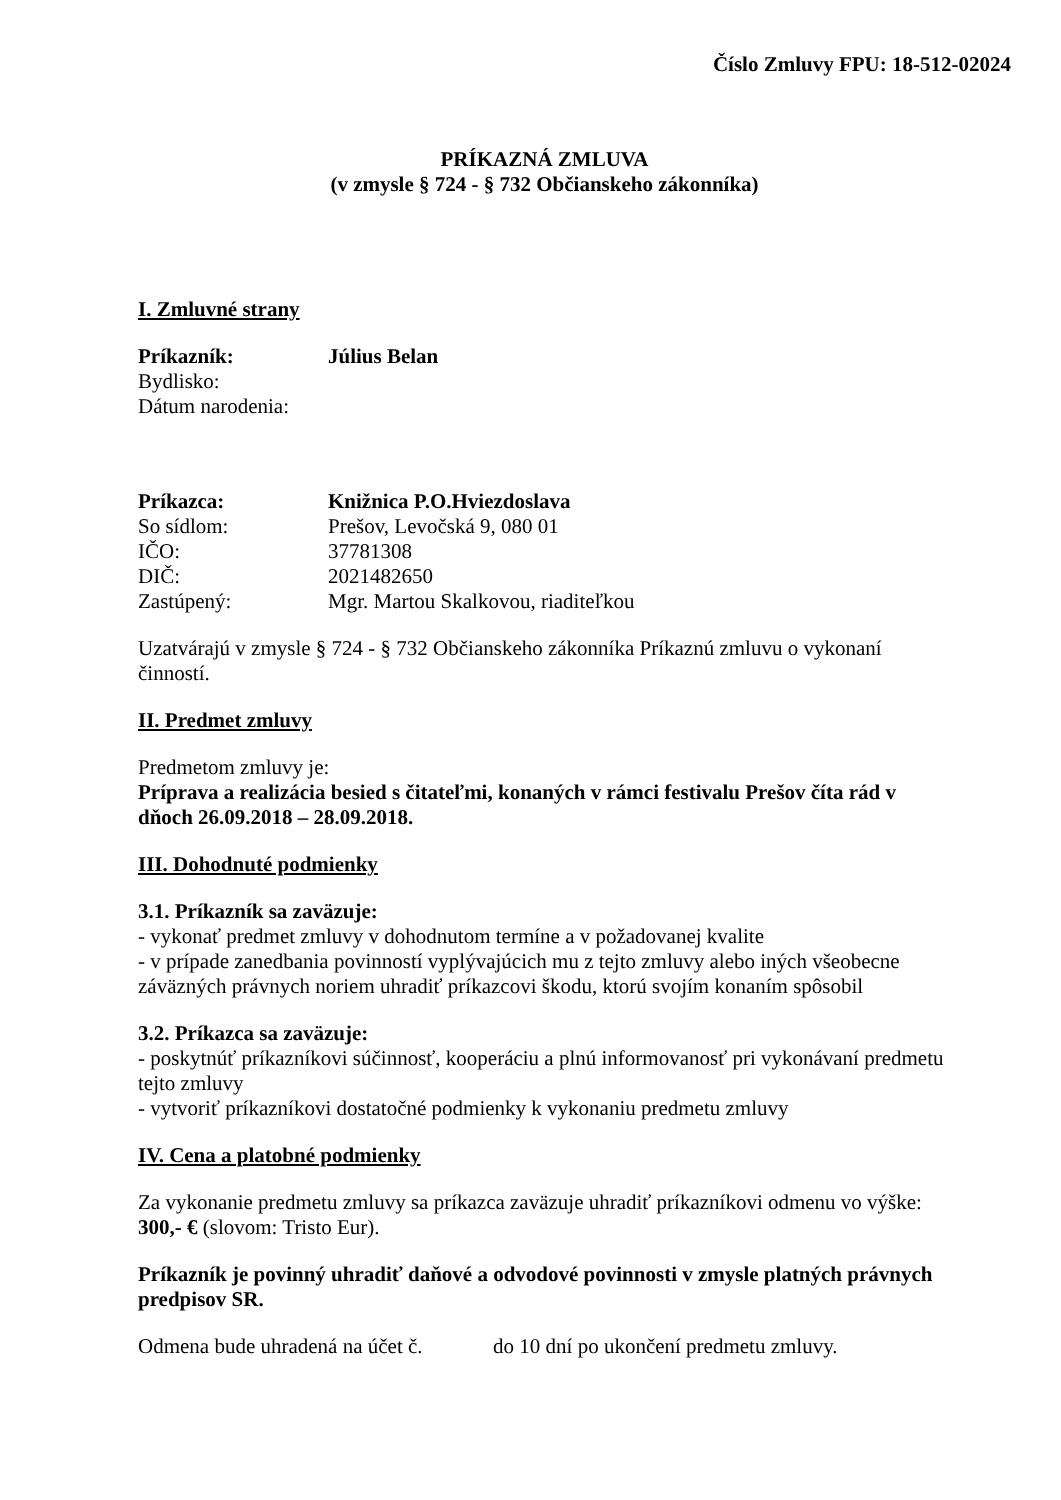Číslo Zmluvy FPU: 18-512-02024
PRÍKAZNÁ ZMLUVA
(v zmysle § 724 - § 732 Občianskeho zákonníka)
I. Zmluvné strany
Príkazník: Július Belan
Bydlisko:
Dátum narodenia:
Príkazca: Knižnica P.O.Hviezdoslava
So sídlom: Prešov, Levočská 9, 080 01
IČO: 37781308
DIČ: 2021482650
Zastúpený: Mgr. Martou Skalkovou, riaditeľkou
Uzatvárajú v zmysle § 724 - § 732 Občianskeho zákonníka Príkaznú zmluvu o vykonaní činností.
II. Predmet zmluvy
Predmetom zmluvy je:
Príprava a realizácia besied s čitateľmi, konaných v rámci festivalu Prešov číta rád v dňoch 26.09.2018 – 28.09.2018.
III. Dohodnuté podmienky
3.1. Príkazník sa zaväzuje:
- vykonať predmet zmluvy v dohodnutom termíne a v požadovanej kvalite
- v prípade zanedbania povinností vyplývajúcich mu z tejto zmluvy alebo iných všeobecne záväzných právnych noriem uhradiť príkazcovi škodu, ktorú svojím konaním spôsobil
3.2. Príkazca sa zaväzuje:
- poskytnúť príkazníkovi súčinnosť, kooperáciu a plnú informovanosť pri vykonávaní predmetu tejto zmluvy
- vytvoriť príkazníkovi dostatočné podmienky k vykonaniu predmetu zmluvy
IV. Cena a platobné podmienky
Za vykonanie predmetu zmluvy sa príkazca zaväzuje uhradiť príkazníkovi odmenu vo výške: 300,- € (slovom: Tristo Eur).
Príkazník je povinný uhradiť daňové a odvodové povinnosti v zmysle platných právnych predpisov SR.
Odmena bude uhradená na účet č. do 10 dní po ukončení predmetu zmluvy.